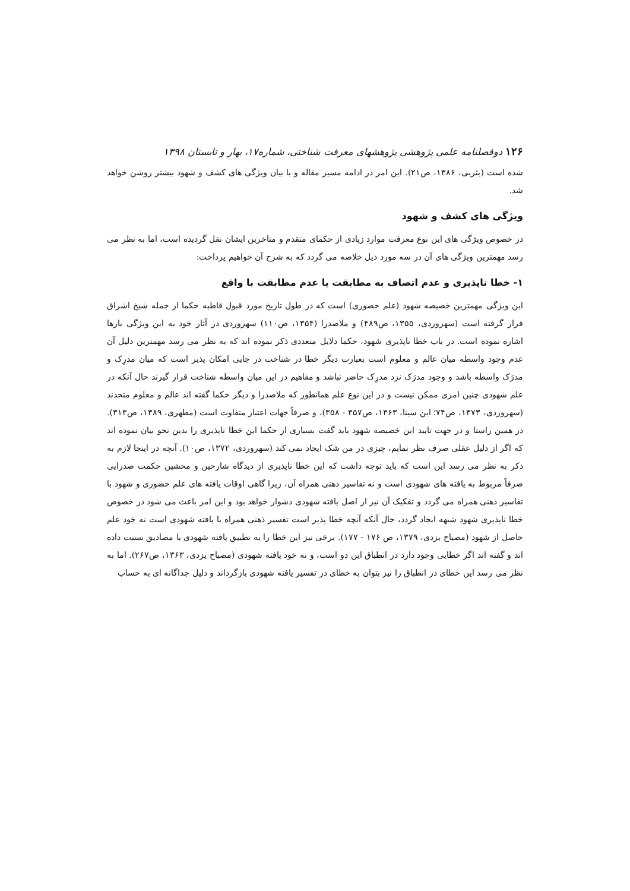۱۲۶ دوفصلنامه علمی پژوهشی پژوهشهای معرفت شناختی، شماره۱۷، بهار و تابستان ۱۳۹۸
شده است (یثربی، ۱۳۸۶، ص۲۱). این امر در ادامه مسیر مقاله و با بیان ویژگی های کشف و شهود بیشتر روشن خواهد شد.
ویژگی های کشف و شهود
در خصوص ویژگی های این نوع معرفت موارد زیادی از حکمای متقدم و متاخرین ایشان نقل گردیده است، اما به نظر می رسد مهمترین ویژگی های آن در سه مورد ذیل خلاصه می گردد که به شرح آن خواهیم پرداخت:
۱- خطا ناپذیری و عدم اتصاف به مطابقت یا عدم مطابقت با واقع
این ویژگی مهمترین خصیصه شهود (علم حضوری) است که در طول تاریخ مورد قبول قاطبه حکما از جمله شیخ اشراق قرار گرفته است (سهروردی، ۱۳۵۵، ص۴۸۹) و ملاصدرا (۱۳۵۴، ص۱۱۰) سهروردی در آثار خود به این ویژگی بارها اشاره نموده است. در باب خطا ناپذیری شهود، حکما دلایل متعددی ذکر نموده اند که به نظر می رسد مهمترین دلیل آن عدم وجود واسطه میان عالم و معلوم است بعبارت دیگر خطا در شناخت در جایی امکان پذیر است که میان مدرِک و مدرَک واسطه باشد و وجود مدرَک نزد مدرِک حاضر نباشد و مفاهیم در این میان واسطه شناخت قرار گیرند حال آنکه در علم شهودی چنین امری ممکن نیست و در این نوع علم همانطور که ملاصدرا و دیگر حکما گفته اند عالم و معلوم متحدند (سهروردی، ۱۳۷۳، ص۷۴؛ ابن سینا، ۱۳۶۳، ص۳۵۷ - ۳۵۸)، و صرفاً جهات اعتبار متفاوت است (مطهری، ۱۳۸۹، ص۳۱۳). در همین راستا و در جهت تایید این خصیصه شهود باید گفت بسیاری از حکما این خطا ناپذیری را بدین نحو بیان نموده اند که اگر از دلیل عقلی صرف نظر نمایم، چیزی در من شک ایجاد نمی کند (سهروردی، ۱۳۷۲، ص۱۰). آنچه در اینجا لازم به ذکر به نظر می رسد این است که باید توجه داشت که این خطا ناپذیری از دیدگاه شارحین و محشین حکمت صدرایی صرفاً مربوط به یافته های شهودی است و نه تفاسیر ذهنی همراه آن، زیرا گاهی اوقات یافته های علم حضوری و شهود با تفاسیر ذهنی همراه می گردد و تفکیک آن نیز از اصل یافته شهودی دشوار خواهد بود و این امر باعث می شود در خصوص خطا ناپذیری شهود شبهه ایجاد گردد، حال آنکه آنچه خطا پذیر است تفسیر ذهنی همراه با یافته شهودی است نه خود علم حاصل از شهود (مصباح یزدی، ۱۳۷۹، ص ۱۷۶ - ۱۷۷). برخی نیز این خطا را به تطبیق یافته شهودی با مصادیق نسبت داده اند و گفته اند اگر خطایی وجود دارد در انطباق این دو است، و نه خود یافته شهودی (مصباح یزدی، ۱۳۶۳، ص۲۶۷). اما به نظر می رسد این خطای در انطباق را نیز بتوان به خطای در تفسیر یافته شهودی بازگرداند و دلیل جداگانه ای به حساب